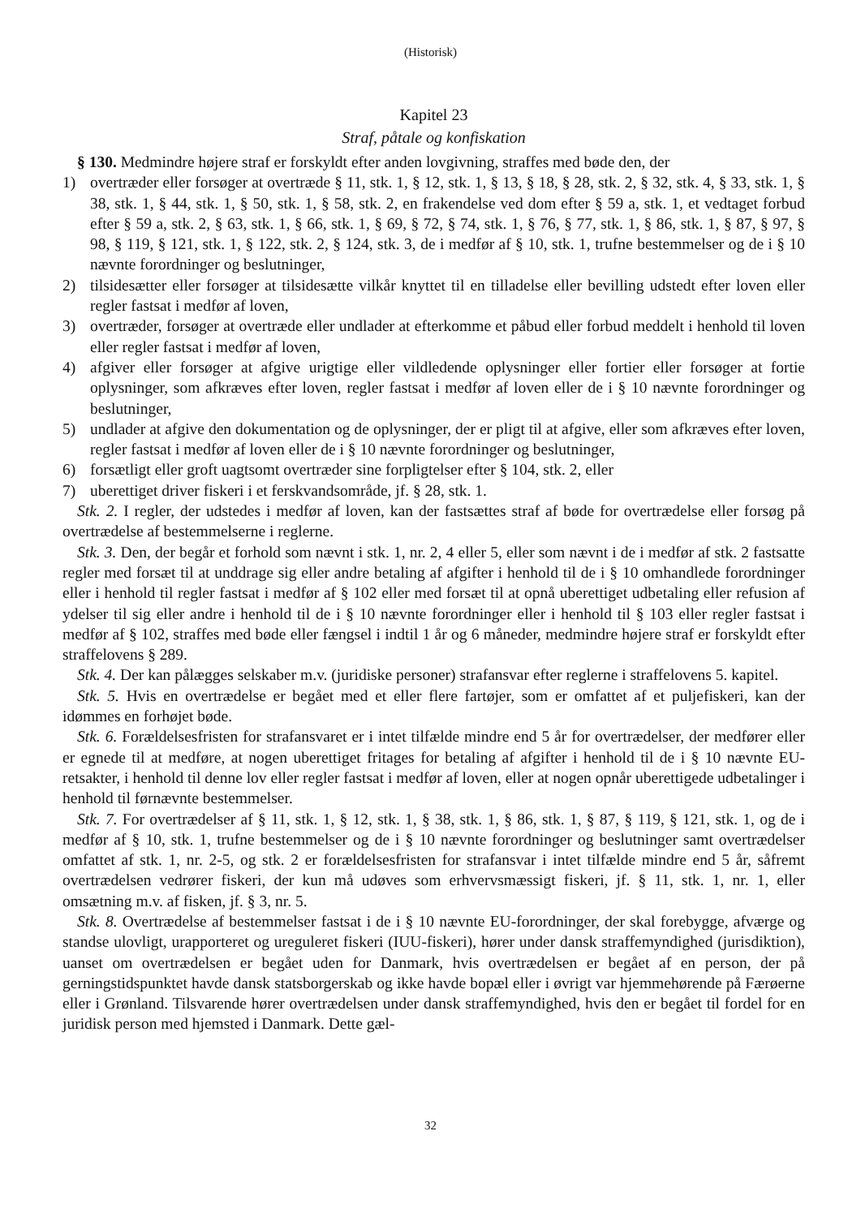(Historisk)
Kapitel 23
Straf, påtale og konfiskation
§ 130. Medmindre højere straf er forskyldt efter anden lovgivning, straffes med bøde den, der
1) overtræder eller forsøger at overtræde § 11, stk. 1, § 12, stk. 1, § 13, § 18, § 28, stk. 2, § 32, stk. 4, § 33, stk. 1, § 38, stk. 1, § 44, stk. 1, § 50, stk. 1, § 58, stk. 2, en frakendelse ved dom efter § 59 a, stk. 1, et vedtaget forbud efter § 59 a, stk. 2, § 63, stk. 1, § 66, stk. 1, § 69, § 72, § 74, stk. 1, § 76, § 77, stk. 1, § 86, stk. 1, § 87, § 97, § 98, § 119, § 121, stk. 1, § 122, stk. 2, § 124, stk. 3, de i medfør af § 10, stk. 1, trufne bestemmelser og de i § 10 nævnte forordninger og beslutninger,
2) tilsidesætter eller forsøger at tilsidesætte vilkår knyttet til en tilladelse eller bevilling udstedt efter loven eller regler fastsat i medfør af loven,
3) overtræder, forsøger at overtræde eller undlader at efterkomme et påbud eller forbud meddelt i henhold til loven eller regler fastsat i medfør af loven,
4) afgiver eller forsøger at afgive urigtige eller vildledende oplysninger eller fortier eller forsøger at fortie oplysninger, som afkræves efter loven, regler fastsat i medfør af loven eller de i § 10 nævnte forordninger og beslutninger,
5) undlader at afgive den dokumentation og de oplysninger, der er pligt til at afgive, eller som afkræves efter loven, regler fastsat i medfør af loven eller de i § 10 nævnte forordninger og beslutninger,
6) forsætligt eller groft uagtsomt overtræder sine forpligtelser efter § 104, stk. 2, eller
7) uberettiget driver fiskeri i et ferskvandsområde, jf. § 28, stk. 1.
Stk. 2. I regler, der udstedes i medfør af loven, kan der fastsættes straf af bøde for overtrædelse eller forsøg på overtrædelse af bestemmelserne i reglerne.
Stk. 3. Den, der begår et forhold som nævnt i stk. 1, nr. 2, 4 eller 5, eller som nævnt i de i medfør af stk. 2 fastsatte regler med forsæt til at unddrage sig eller andre betaling af afgifter i henhold til de i § 10 omhandlede forordninger eller i henhold til regler fastsat i medfør af § 102 eller med forsæt til at opnå uberettiget udbetaling eller refusion af ydelser til sig eller andre i henhold til de i § 10 nævnte forordninger eller i henhold til § 103 eller regler fastsat i medfør af § 102, straffes med bøde eller fængsel i indtil 1 år og 6 måneder, medmindre højere straf er forskyldt efter straffelovens § 289.
Stk. 4. Der kan pålægges selskaber m.v. (juridiske personer) strafansvar efter reglerne i straffelovens 5. kapitel.
Stk. 5. Hvis en overtrædelse er begået med et eller flere fartøjer, som er omfattet af et puljefiskeri, kan der idømmes en forhøjet bøde.
Stk. 6. Forældelsesfristen for strafansvaret er i intet tilfælde mindre end 5 år for overtrædelser, der medfører eller er egnede til at medføre, at nogen uberettiget fritages for betaling af afgifter i henhold til de i § 10 nævnte EU-retsakter, i henhold til denne lov eller regler fastsat i medfør af loven, eller at nogen opnår uberettigede udbetalinger i henhold til førnævnte bestemmelser.
Stk. 7. For overtrædelser af § 11, stk. 1, § 12, stk. 1, § 38, stk. 1, § 86, stk. 1, § 87, § 119, § 121, stk. 1, og de i medfør af § 10, stk. 1, trufne bestemmelser og de i § 10 nævnte forordninger og beslutninger samt overtrædelser omfattet af stk. 1, nr. 2-5, og stk. 2 er forældelsesfristen for strafansvar i intet tilfælde mindre end 5 år, såfremt overtrædelsen vedrører fiskeri, der kun må udøves som erhvervsmæssigt fiskeri, jf. § 11, stk. 1, nr. 1, eller omsætning m.v. af fisken, jf. § 3, nr. 5.
Stk. 8. Overtrædelse af bestemmelser fastsat i de i § 10 nævnte EU-forordninger, der skal forebygge, afværge og standse ulovligt, urapporteret og ureguleret fiskeri (IUU-fiskeri), hører under dansk straffemyndighed (jurisdiktion), uanset om overtrædelsen er begået uden for Danmark, hvis overtrædelsen er begået af en person, der på gerningstidspunktet havde dansk statsborgerskab og ikke havde bopæl eller i øvrigt var hjemmehørende på Færøerne eller i Grønland. Tilsvarende hører overtrædelsen under dansk straffemyndighed, hvis den er begået til fordel for en juridisk person med hjemsted i Danmark. Dette gæl-
32